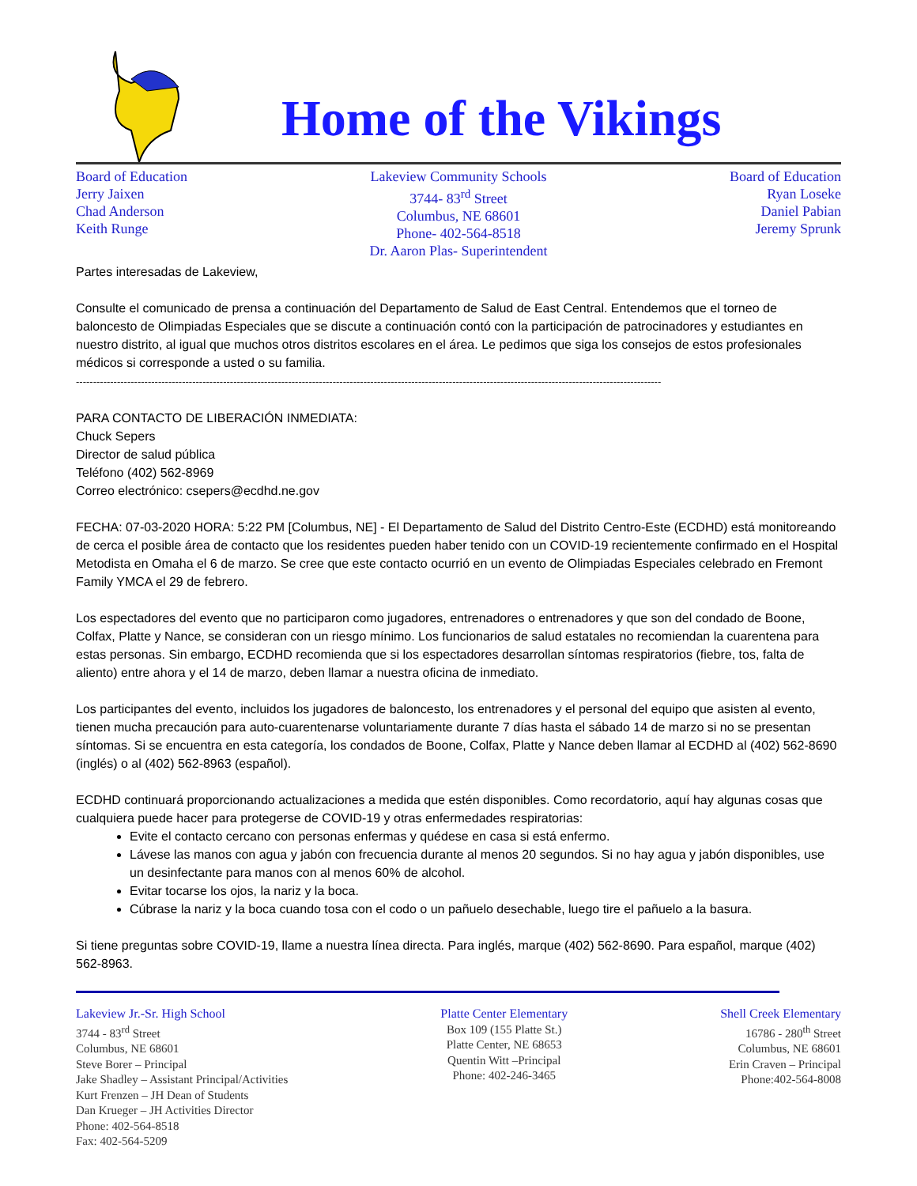Home of the Vikings
Board of Education
Jerry Jaixen
Chad Anderson
Keith Runge
Lakeview Community Schools
3744- 83<sup>rd</sup> Street
Columbus, NE 68601
Phone- 402-564-8518
Dr. Aaron Plas- Superintendent
Board of Education
Ryan Loseke
Daniel Pabian
Jeremy Sprunk
Partes interesadas de Lakeview,
Consulte el comunicado de prensa a continuación del Departamento de Salud de East Central. Entendemos que el torneo de baloncesto de Olimpiadas Especiales que se discute a continuación contó con la participación de patrocinadores y estudiantes en nuestro distrito, al igual que muchos otros distritos escolares en el área. Le pedimos que siga los consejos de estos profesionales médicos si corresponde a usted o su familia.
---------------------------------------------------------------------------------------------------------------------------------------------------------------------------
PARA CONTACTO DE LIBERACIÓN INMEDIATA:
Chuck Sepers
Director de salud pública
Teléfono (402) 562-8969
Correo electrónico: csepers@ecdhd.ne.gov
FECHA: 07-03-2020 HORA: 5:22 PM [Columbus, NE] - El Departamento de Salud del Distrito Centro-Este (ECDHD) está monitoreando de cerca el posible área de contacto que los residentes pueden haber tenido con un COVID-19 recientemente confirmado en el Hospital Metodista en Omaha el 6 de marzo. Se cree que este contacto ocurrió en un evento de Olimpiadas Especiales celebrado en Fremont Family YMCA el 29 de febrero.
Los espectadores del evento que no participaron como jugadores, entrenadores o entrenadores y que son del condado de Boone, Colfax, Platte y Nance, se consideran con un riesgo mínimo. Los funcionarios de salud estatales no recomiendan la cuarentena para estas personas. Sin embargo, ECDHD recomienda que si los espectadores desarrollan síntomas respiratorios (fiebre, tos, falta de aliento) entre ahora y el 14 de marzo, deben llamar a nuestra oficina de inmediato.
Los participantes del evento, incluidos los jugadores de baloncesto, los entrenadores y el personal del equipo que asisten al evento, tienen mucha precaución para auto-cuarentenarse voluntariamente durante 7 días hasta el sábado 14 de marzo si no se presentan síntomas. Si se encuentra en esta categoría, los condados de Boone, Colfax, Platte y Nance deben llamar al ECDHD al (402) 562-8690 (inglés) o al (402) 562-8963 (español).
ECDHD continuará proporcionando actualizaciones a medida que estén disponibles. Como recordatorio, aquí hay algunas cosas que cualquiera puede hacer para protegerse de COVID-19 y otras enfermedades respiratorias:
Evite el contacto cercano con personas enfermas y quédese en casa si está enfermo.
Lávese las manos con agua y jabón con frecuencia durante al menos 20 segundos. Si no hay agua y jabón disponibles, use un desinfectante para manos con al menos 60% de alcohol.
Evitar tocarse los ojos, la nariz y la boca.
Cúbrase la nariz y la boca cuando tosa con el codo o un pañuelo desechable, luego tire el pañuelo a la basura.
Si tiene preguntas sobre COVID-19, llame a nuestra línea directa. Para inglés, marque (402) 562-8690. Para español, marque (402) 562-8963.
Lakeview Jr.-Sr. High School
3744 - 83<sup>rd</sup> Street
Columbus, NE 68601
Steve Borer – Principal
Jake Shadley – Assistant Principal/Activities
Kurt Frenzen – JH Dean of Students
Dan Krueger – JH Activities Director
Phone: 402-564-8518
Fax: 402-564-5209
Platte Center Elementary
Box 109 (155 Platte St.)
Platte Center, NE 68653
Quentin Witt –Principal
Phone: 402-246-3465
Shell Creek Elementary
16786 - 280<sup>th</sup> Street
Columbus, NE 68601
Erin Craven – Principal
Phone:402-564-8008